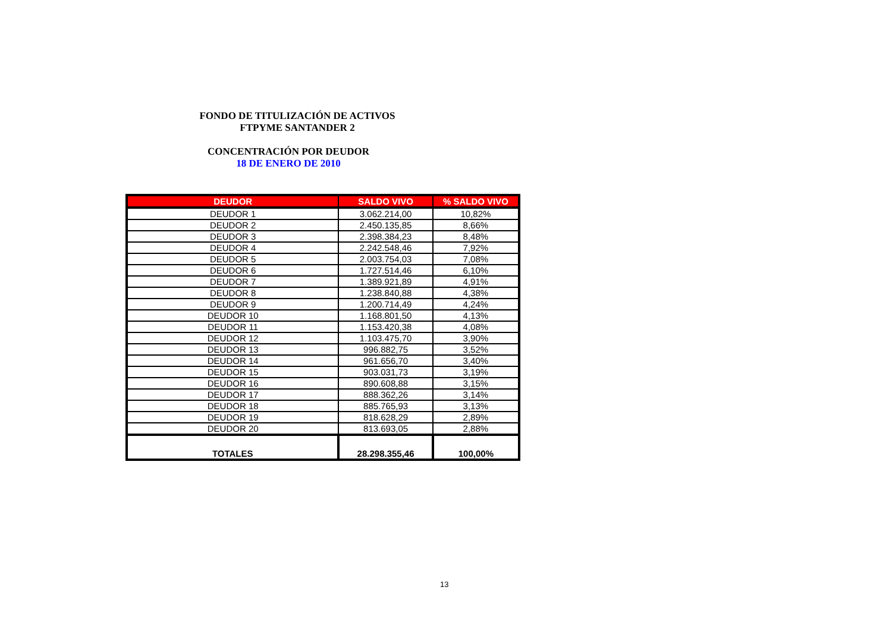FONDO DE TITULIZACIÓN DE ACTIVOS
FTPYME SANTANDER 2
CONCENTRACIÓN POR DEUDOR
18 DE ENERO DE 2010
| DEUDOR | SALDO VIVO | % SALDO VIVO |
| --- | --- | --- |
| DEUDOR 1 | 3.062.214,00 | 10,82% |
| DEUDOR 2 | 2.450.135,85 | 8,66% |
| DEUDOR 3 | 2.398.384,23 | 8,48% |
| DEUDOR 4 | 2.242.548,46 | 7,92% |
| DEUDOR 5 | 2.003.754,03 | 7,08% |
| DEUDOR 6 | 1.727.514,46 | 6,10% |
| DEUDOR 7 | 1.389.921,89 | 4,91% |
| DEUDOR 8 | 1.238.840,88 | 4,38% |
| DEUDOR 9 | 1.200.714,49 | 4,24% |
| DEUDOR 10 | 1.168.801,50 | 4,13% |
| DEUDOR 11 | 1.153.420,38 | 4,08% |
| DEUDOR 12 | 1.103.475,70 | 3,90% |
| DEUDOR 13 | 996.882,75 | 3,52% |
| DEUDOR 14 | 961.656,70 | 3,40% |
| DEUDOR 15 | 903.031,73 | 3,19% |
| DEUDOR 16 | 890.608,88 | 3,15% |
| DEUDOR 17 | 888.362,26 | 3,14% |
| DEUDOR 18 | 885.765,93 | 3,13% |
| DEUDOR 19 | 818.628,29 | 2,89% |
| DEUDOR 20 | 813.693,05 | 2,88% |
| TOTALES | 28.298.355,46 | 100,00% |
13